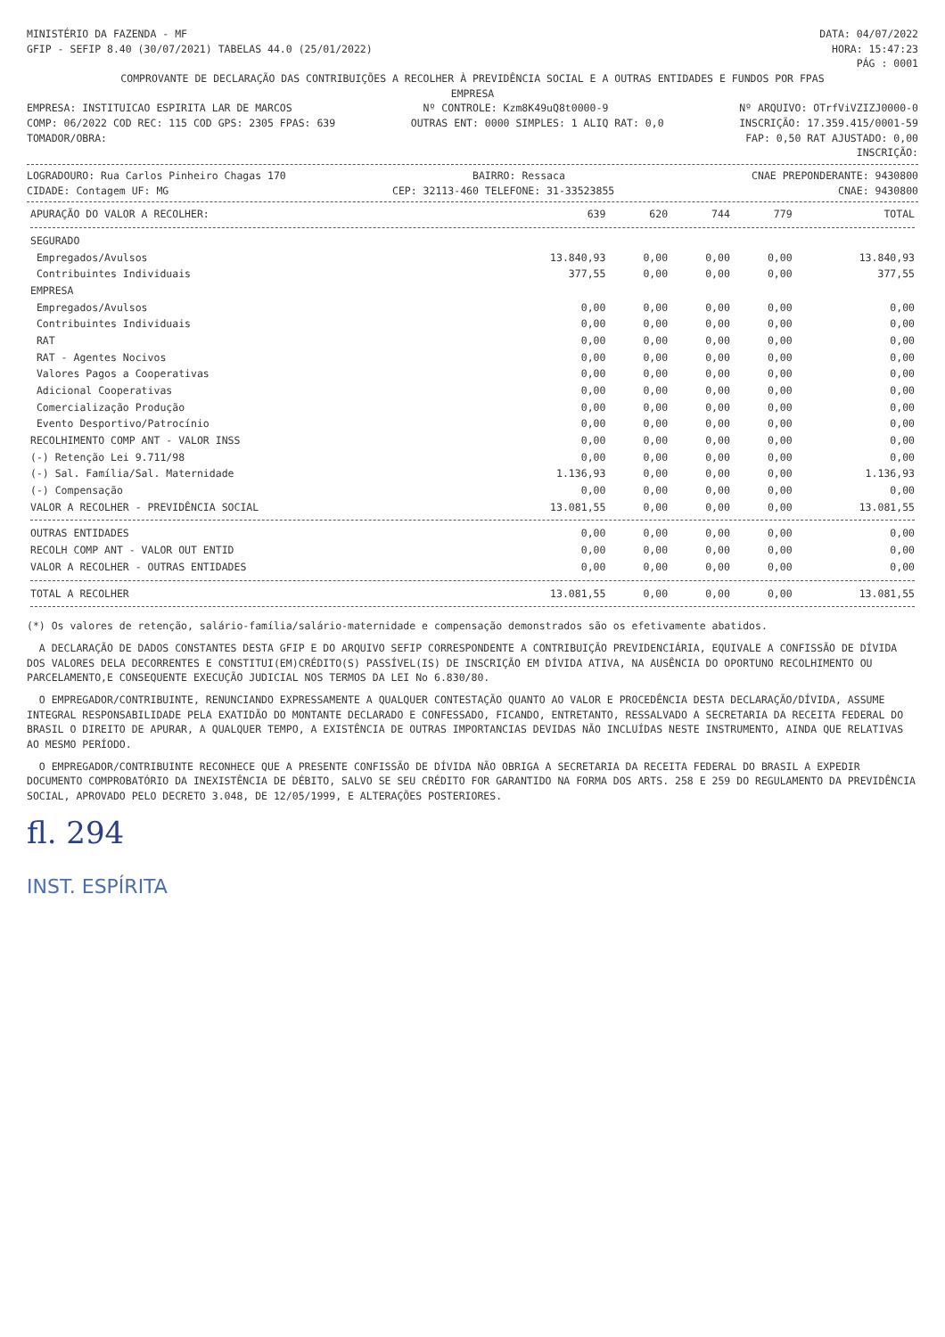MINISTÉRIO DA FAZENDA - MF DATA: 04/07/2022
GFIP - SEFIP 8.40 (30/07/2021) TABELAS 44.0 (25/01/2022) HORA: 15:47:23
PÁG : 0001
COMPROVANTE DE DECLARAÇÃO DAS CONTRIBUIÇÕES A RECOLHER À PREVIDÊNCIA SOCIAL E A OUTRAS ENTIDADES E FUNDOS POR FPAS
EMPRESA
EMPRESA: INSTITUICAO ESPIRITA LAR DE MARCOS Nº CONTROLE: Kzm8K49uQ8t0000-9 Nº ARQUIVO: OTrfViVZIZJ0000-0
COMP: 06/2022 COD REC: 115 COD GPS: 2305 FPAS: 639 OUTRAS ENT: 0000 SIMPLES: 1 ALIQ RAT: 0,0 INSCRIÇÃO: 17.359.415/0001-59
TOMADOR/OBRA: FAP: 0,50 RAT AJUSTADO: 0,00
INSCRIÇÃO:
LOGRADOURO: Rua Carlos Pinheiro Chagas 170 BAIRRO: Ressaca CNAE PREPONDERANTE: 9430800
CIDADE: Contagem UF: MG CEP: 32113-460 TELEFONE: 31-33523855 CNAE: 9430800
| APURAÇÃO DO VALOR A RECOLHER: | 639 | 620 | 744 | 779 | TOTAL |
| --- | --- | --- | --- | --- | --- |
| SEGURADO | | | | | |
| Empregados/Avulsos | 13.840,93 | 0,00 | 0,00 | 0,00 | 13.840,93 |
| Contribuintes Individuais | 377,55 | 0,00 | 0,00 | 0,00 | 377,55 |
| EMPRESA | | | | | |
| Empregados/Avulsos | 0,00 | 0,00 | 0,00 | 0,00 | 0,00 |
| Contribuintes Individuais | 0,00 | 0,00 | 0,00 | 0,00 | 0,00 |
| RAT | 0,00 | 0,00 | 0,00 | 0,00 | 0,00 |
| RAT - Agentes Nocivos | 0,00 | 0,00 | 0,00 | 0,00 | 0,00 |
| Valores Pagos a Cooperativas | 0,00 | 0,00 | 0,00 | 0,00 | 0,00 |
| Adicional Cooperativas | 0,00 | 0,00 | 0,00 | 0,00 | 0,00 |
| Comercialização Produção | 0,00 | 0,00 | 0,00 | 0,00 | 0,00 |
| Evento Desportivo/Patrocínio | 0,00 | 0,00 | 0,00 | 0,00 | 0,00 |
| RECOLHIMENTO COMP ANT - VALOR INSS | 0,00 | 0,00 | 0,00 | 0,00 | 0,00 |
| (-) Retenção Lei 9.711/98 | 0,00 | 0,00 | 0,00 | 0,00 | 0,00 |
| (-) Sal. Família/Sal. Maternidade | 1.136,93 | 0,00 | 0,00 | 0,00 | 1.136,93 |
| (-) Compensação | 0,00 | 0,00 | 0,00 | 0,00 | 0,00 |
| VALOR A RECOLHER - PREVIDÊNCIA SOCIAL | 13.081,55 | 0,00 | 0,00 | 0,00 | 13.081,55 |
| OUTRAS ENTIDADES | 0,00 | 0,00 | 0,00 | 0,00 | 0,00 |
| RECOLH COMP ANT - VALOR OUT ENTID | 0,00 | 0,00 | 0,00 | 0,00 | 0,00 |
| VALOR A RECOLHER - OUTRAS ENTIDADES | 0,00 | 0,00 | 0,00 | 0,00 | 0,00 |
| TOTAL A RECOLHER | 13.081,55 | 0,00 | 0,00 | 0,00 | 13.081,55 |
(*) Os valores de retenção, salário-família/salário-maternidade e compensação demonstrados são os efetivamente abatidos.
A DECLARAÇÃO DE DADOS CONSTANTES DESTA GFIP E DO ARQUIVO SEFIP CORRESPONDENTE A CONTRIBUIÇÃO PREVIDENCIÁRIA, EQUIVALE A CONFISSÃO DE DÍVIDA DOS VALORES DELA DECORRENTES E CONSTITUI(EM)CRÉDITO(S) PASSÍVEL(IS) DE INSCRIÇÃO EM DÍVIDA ATIVA, NA AUSÊNCIA DO OPORTUNO RECOLHIMENTO OU PARCELAMENTO,E CONSEQUENTE EXECUÇÃO JUDICIAL NOS TERMOS DA LEI No 6.830/80.
O EMPREGADOR/CONTRIBUINTE, RENUNCIANDO EXPRESSAMENTE A QUALQUER CONTESTAÇÃO QUANTO AO VALOR E PROCEDÊNCIA DESTA DECLARAÇÃO/DÍVIDA, ASSUME INTEGRAL RESPONSABILIDADE PELA EXATIDÃO DO MONTANTE DECLARADO E CONFESSADO, FICANDO, ENTRETANTO, RESSALVADO A SECRETARIA DA RECEITA FEDERAL DO BRASIL O DIREITO DE APURAR, A QUALQUER TEMPO, A EXISTÊNCIA DE OUTRAS IMPORTANCIAS DEVIDAS NÃO INCLUÍDAS NESTE INSTRUMENTO, AINDA QUE RELATIVAS AO MESMO PERÍODO.
O EMPREGADOR/CONTRIBUINTE RECONHECE QUE A PRESENTE CONFISSÃO DE DÍVIDA NÃO OBRIGA A SECRETARIA DA RECEITA FEDERAL DO BRASIL A EXPEDIR DOCUMENTO COMPROBATÓRIO DA INEXISTÊNCIA DE DÉBITO, SALVO SE SEU CRÉDITO FOR GARANTIDO NA FORMA DOS ARTS. 258 E 259 DO REGULAMENTO DA PREVIDÊNCIA SOCIAL, APROVADO PELO DECRETO 3.048, DE 12/05/1999, E ALTERAÇÕES POSTERIORES.
fl. 294
INST. ESPÍRITA